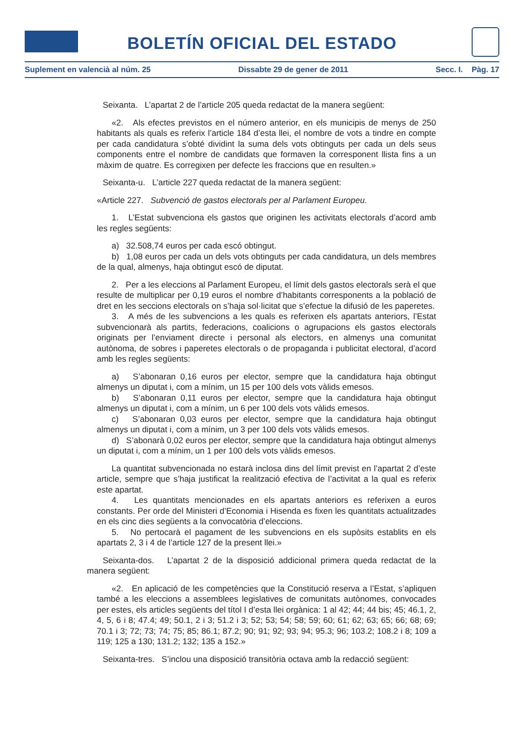BOLETÍN OFICIAL DEL ESTADO
Suplement en valencià al núm. 25 Dissabte 29 de gener de 2011 Secc. I. Pàg. 17
Seixanta. L’apartat 2 de l’article 205 queda redactat de la manera següent:
«2. Als efectes previstos en el número anterior, en els municipis de menys de 250 habitants als quals es referix l’article 184 d’esta llei, el nombre de vots a tindre en compte per cada candidatura s’obté dividint la suma dels vots obtinguts per cada un dels seus components entre el nombre de candidats que formaven la corresponent llista fins a un màxim de quatre. Es corregixen per defecte les fraccions que en resulten.»
Seixanta-u. L’article 227 queda redactat de la manera següent:
«Article 227. Subvenció de gastos electorals per al Parlament Europeu.
1. L’Estat subvenciona els gastos que originen les activitats electorals d’acord amb les regles següents:
a) 32.508,74 euros per cada escó obtingut.
b) 1,08 euros per cada un dels vots obtinguts per cada candidatura, un dels membres de la qual, almenys, haja obtingut escó de diputat.
2. Per a les eleccions al Parlament Europeu, el límit dels gastos electorals serà el que resulte de multiplicar per 0,19 euros el nombre d’habitants corresponents a la població de dret en les seccions electorals on s’haja sol·licitat que s’efectue la difusió de les paperetes.
3. A més de les subvencions a les quals es referixen els apartats anteriors, l’Estat subvencionarà als partits, federacions, coalicions o agrupacions els gastos electorals originats per l’enviament directe i personal als electors, en almenys una comunitat autònoma, de sobres i paperetes electorals o de propaganda i publicitat electoral, d’acord amb les regles següents:
a) S’abonaran 0,16 euros per elector, sempre que la candidatura haja obtingut almenys un diputat i, com a mínim, un 15 per 100 dels vots vàlids emesos.
b) S’abonaran 0,11 euros per elector, sempre que la candidatura haja obtingut almenys un diputat i, com a mínim, un 6 per 100 dels vots vàlids emesos.
c) S’abonaran 0,03 euros per elector, sempre que la candidatura haja obtingut almenys un diputat i, com a mínim, un 3 per 100 dels vots vàlids emesos.
d) S’abonarà 0,02 euros per elector, sempre que la candidatura haja obtingut almenys un diputat i, com a mínim, un 1 per 100 dels vots vàlids emesos.
La quantitat subvencionada no estarà inclosa dins del límit previst en l’apartat 2 d’este article, sempre que s’haja justificat la realització efectiva de l’activitat a la qual es referix este apartat.
4. Les quantitats mencionades en els apartats anteriors es referixen a euros constants. Per orde del Ministeri d’Economia i Hisenda es fixen les quantitats actualitzades en els cinc dies següents a la convocatòria d’eleccions.
5. No pertocarà el pagament de les subvencions en els supòsits establits en els apartats 2, 3 i 4 de l’article 127 de la present llei.»
Seixanta-dos. L’apartat 2 de la disposició addicional primera queda redactat de la manera següent:
«2. En aplicació de les competències que la Constitució reserva a l’Estat, s’apliquen també a les eleccions a assemblees legislatives de comunitats autònomes, convocades per estes, els articles següents del títol I d’esta llei orgànica: 1 al 42; 44; 44 bis; 45; 46.1, 2, 4, 5, 6 i 8; 47.4; 49; 50.1, 2 i 3; 51.2 i 3; 52; 53; 54; 58; 59; 60; 61; 62; 63; 65; 66; 68; 69; 70.1 i 3; 72; 73; 74; 75; 85; 86.1; 87.2; 90; 91; 92; 93; 94; 95.3; 96; 103.2; 108.2 i 8; 109 a 119; 125 a 130; 131.2; 132; 135 a 152.»
Seixanta-tres. S’inclou una disposició transitòria octava amb la redacció següent: